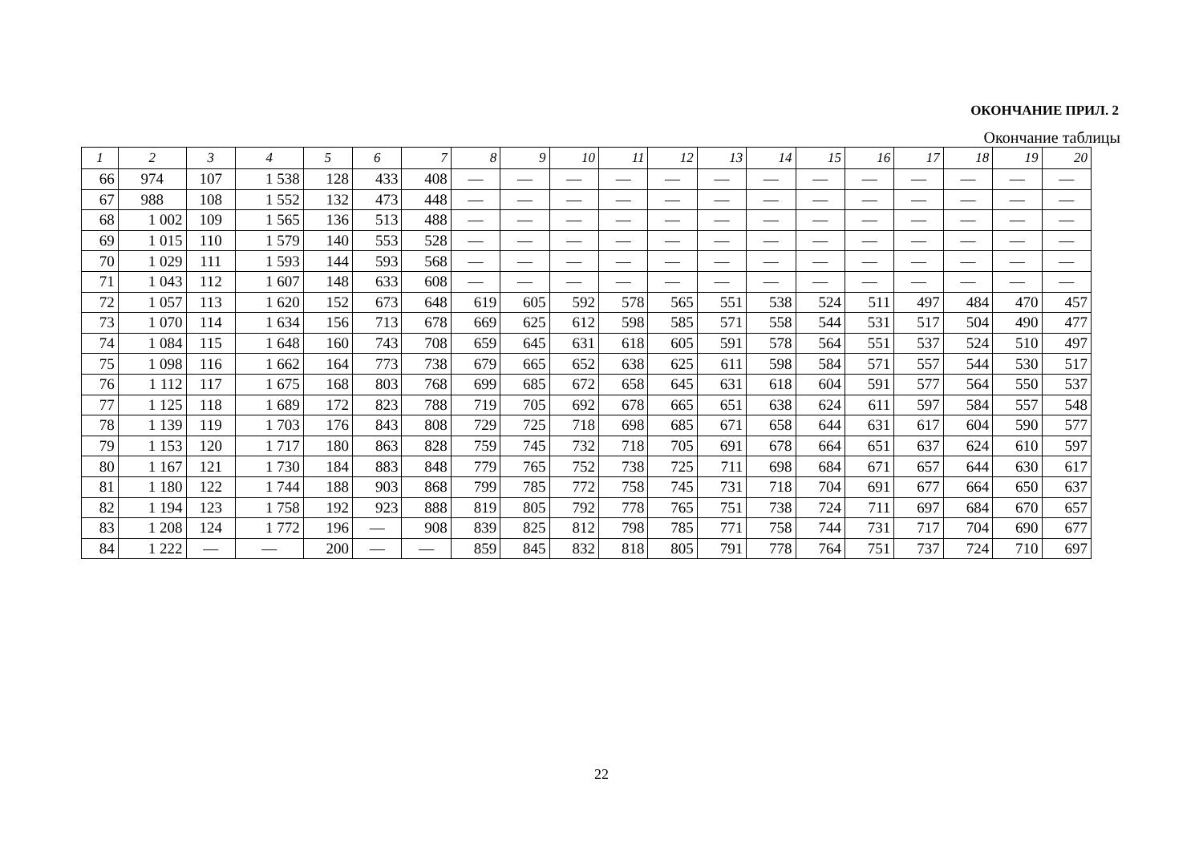ОКОНЧАНИЕ ПРИЛ. 2
Окончание таблицы
| 1 | 2 | 3 | 4 | 5 | 6 | 7 | 8 | 9 | 10 | 11 | 12 | 13 | 14 | 15 | 16 | 17 | 18 | 19 | 20 |
| --- | --- | --- | --- | --- | --- | --- | --- | --- | --- | --- | --- | --- | --- | --- | --- | --- | --- | --- | --- |
| 66 | 974 | 107 | 1 538 | 128 | 433 | 408 | — | — | — | — | — | — | — | — | — | — | — | — | — |
| 67 | 988 | 108 | 1 552 | 132 | 473 | 448 | — | — | — | — | — | — | — | — | — | — | — | — | — |
| 68 | 1 002 | 109 | 1 565 | 136 | 513 | 488 | — | — | — | — | — | — | — | — | — | — | — | — | — |
| 69 | 1 015 | 110 | 1 579 | 140 | 553 | 528 | — | — | — | — | — | — | — | — | — | — | — | — | — |
| 70 | 1 029 | 111 | 1 593 | 144 | 593 | 568 | — | — | — | — | — | — | — | — | — | — | — | — | — |
| 71 | 1 043 | 112 | 1 607 | 148 | 633 | 608 | — | — | — | — | — | — | — | — | — | — | — | — | — |
| 72 | 1 057 | 113 | 1 620 | 152 | 673 | 648 | 619 | 605 | 592 | 578 | 565 | 551 | 538 | 524 | 511 | 497 | 484 | 470 | 457 |
| 73 | 1 070 | 114 | 1 634 | 156 | 713 | 678 | 669 | 625 | 612 | 598 | 585 | 571 | 558 | 544 | 531 | 517 | 504 | 490 | 477 |
| 74 | 1 084 | 115 | 1 648 | 160 | 743 | 708 | 659 | 645 | 631 | 618 | 605 | 591 | 578 | 564 | 551 | 537 | 524 | 510 | 497 |
| 75 | 1 098 | 116 | 1 662 | 164 | 773 | 738 | 679 | 665 | 652 | 638 | 625 | 611 | 598 | 584 | 571 | 557 | 544 | 530 | 517 |
| 76 | 1 112 | 117 | 1 675 | 168 | 803 | 768 | 699 | 685 | 672 | 658 | 645 | 631 | 618 | 604 | 591 | 577 | 564 | 550 | 537 |
| 77 | 1 125 | 118 | 1 689 | 172 | 823 | 788 | 719 | 705 | 692 | 678 | 665 | 651 | 638 | 624 | 611 | 597 | 584 | 557 | 548 |
| 78 | 1 139 | 119 | 1 703 | 176 | 843 | 808 | 729 | 725 | 718 | 698 | 685 | 671 | 658 | 644 | 631 | 617 | 604 | 590 | 577 |
| 79 | 1 153 | 120 | 1 717 | 180 | 863 | 828 | 759 | 745 | 732 | 718 | 705 | 691 | 678 | 664 | 651 | 637 | 624 | 610 | 597 |
| 80 | 1 167 | 121 | 1 730 | 184 | 883 | 848 | 779 | 765 | 752 | 738 | 725 | 711 | 698 | 684 | 671 | 657 | 644 | 630 | 617 |
| 81 | 1 180 | 122 | 1 744 | 188 | 903 | 868 | 799 | 785 | 772 | 758 | 745 | 731 | 718 | 704 | 691 | 677 | 664 | 650 | 637 |
| 82 | 1 194 | 123 | 1 758 | 192 | 923 | 888 | 819 | 805 | 792 | 778 | 765 | 751 | 738 | 724 | 711 | 697 | 684 | 670 | 657 |
| 83 | 1 208 | 124 | 1 772 | 196 | — | 908 | 839 | 825 | 812 | 798 | 785 | 771 | 758 | 744 | 731 | 717 | 704 | 690 | 677 |
| 84 | 1 222 | — | — | 200 | — | — | 859 | 845 | 832 | 818 | 805 | 791 | 778 | 764 | 751 | 737 | 724 | 710 | 697 |
22